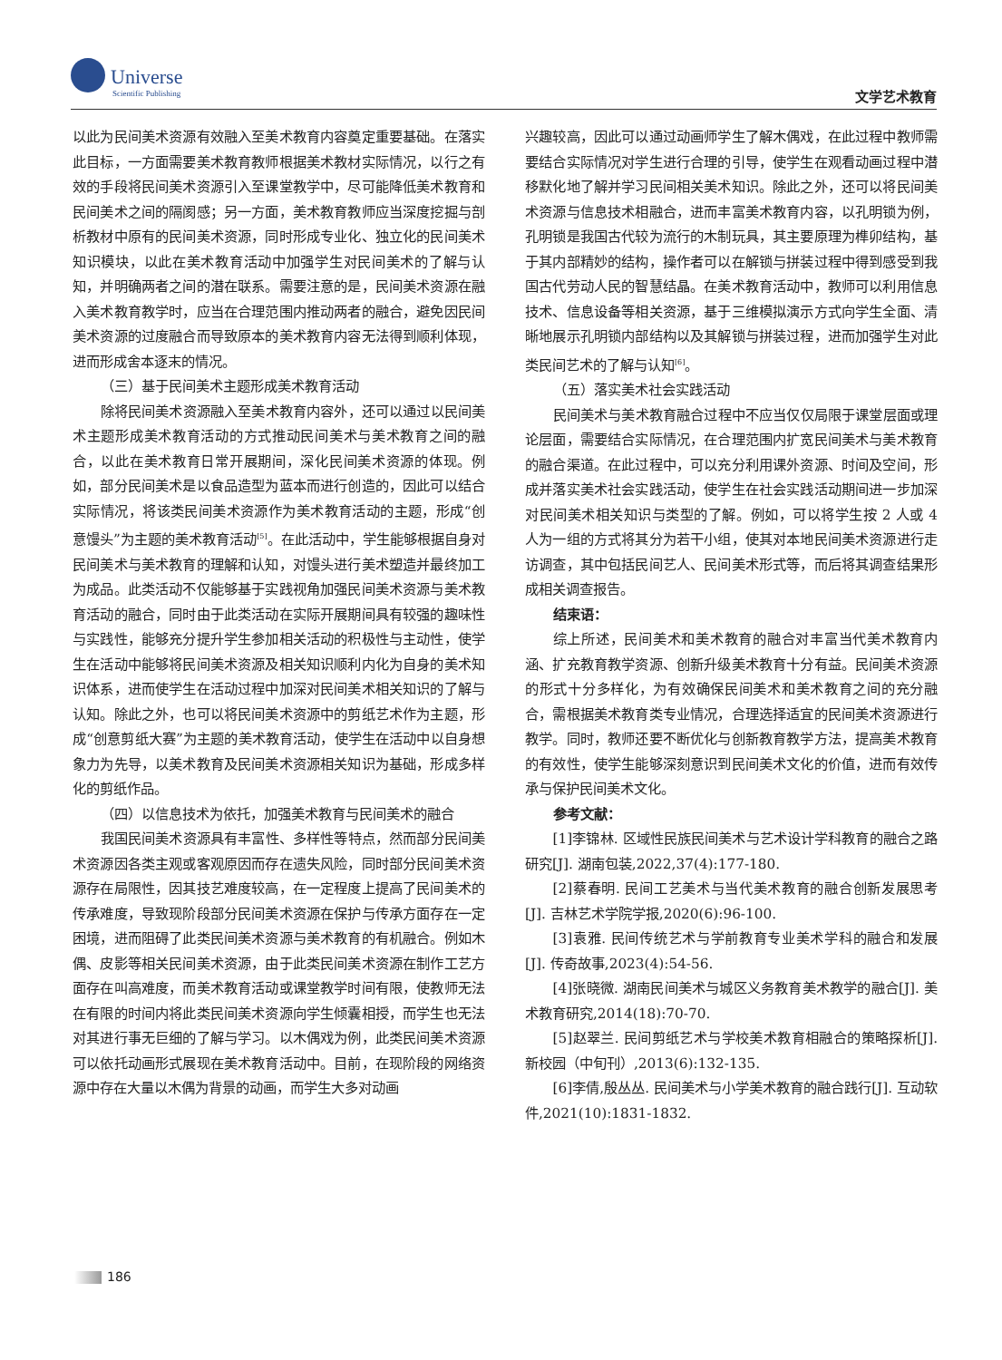Universe
Scientific Publishing
文学艺术教育
以此为民间美术资源有效融入至美术教育内容奠定重要基础。在落实此目标，一方面需要美术教育教师根据美术教材实际情况，以行之有效的手段将民间美术资源引入至课堂教学中，尽可能降低美术教育和民间美术之间的隔阂感；另一方面，美术教育教师应当深度挖掘与剖析教材中原有的民间美术资源，同时形成专业化、独立化的民间美术知识模块，以此在美术教育活动中加强学生对民间美术的了解与认知，并明确两者之间的潜在联系。需要注意的是，民间美术资源在融入美术教育教学时，应当在合理范围内推动两者的融合，避免因民间美术资源的过度融合而导致原本的美术教育内容无法得到顺利体现，进而形成舍本逐末的情况。
（三）基于民间美术主题形成美术教育活动
除将民间美术资源融入至美术教育内容外，还可以通过以民间美术主题形成美术教育活动的方式推动民间美术与美术教育之间的融合，以此在美术教育日常开展期间，深化民间美术资源的体现。例如，部分民间美术是以食品造型为蓝本而进行创造的，因此可以结合实际情况，将该类民间美术资源作为美术教育活动的主题，形成“创意馒头”为主题的美术教育活动<sup>[5]</sup>。在此活动中，学生能够根据自身对民间美术与美术教育的理解和认知，对馒头进行美术塑造并最终加工为成品。此类活动不仅能够基于实践视角加强民间美术资源与美术教育活动的融合，同时由于此类活动在实际开展期间具有较强的趣味性与实践性，能够充分提升学生参加相关活动的积极性与主动性，使学生在活动中能够将民间美术资源及相关知识顺利内化为自身的美术知识体系，进而使学生在活动过程中加深对民间美术相关知识的了解与认知。除此之外，也可以将民间美术资源中的剪纸艺术作为主题，形成“创意剪纸大赛”为主题的美术教育活动，使学生在活动中以自身想象力为先导，以美术教育及民间美术资源相关知识为基础，形成多样化的剪纸作品。
（四）以信息技术为依托，加强美术教育与民间美术的融合
我国民间美术资源具有丰富性、多样性等特点，然而部分民间美术资源因各类主观或客观原因而存在遗失风险，同时部分民间美术资源存在局限性，因其技艺难度较高，在一定程度上提高了民间美术的传承难度，导致现阶段部分民间美术资源在保护与传承方面存在一定困境，进而阻碍了此类民间美术资源与美术教育的有机融合。例如木偶、皮影等相关民间美术资源，由于此类民间美术资源在制作工艺方面存在叫高难度，而美术教育活动或课堂教学时间有限，使教师无法在有限的时间内将此类民间美术资源向学生倾囊相授，而学生也无法对其进行事无巨细的了解与学习。以木偶戏为例，此类民间美术资源可以依托动画形式展现在美术教育活动中。目前，在现阶段的网络资源中存在大量以木偶为背景的动画，而学生大多对动画
兴趣较高，因此可以通过动画师学生了解木偶戏，在此过程中教师需要结合实际情况对学生进行合理的引导，使学生在观看动画过程中潜移默化地了解并学习民间相关美术知识。除此之外，还可以将民间美术资源与信息技术相融合，进而丰富美术教育内容，以孔明锁为例，孔明锁是我国古代较为流行的木制玩具，其主要原理为榫卯结构，基于其内部精妙的结构，操作者可以在解锁与拼装过程中得到感受到我国古代劳动人民的智慧结晶。在美术教育活动中，教师可以利用信息技术、信息设备等相关资源，基于三维模拟演示方式向学生全面、清晰地展示孔明锁内部结构以及其解锁与拼装过程，进而加强学生对此类民间艺术的了解与认知<sup>[6]</sup>。
（五）落实美术社会实践活动
民间美术与美术教育融合过程中不应当仅仅局限于课堂层面或理论层面，需要结合实际情况，在合理范围内扩宽民间美术与美术教育的融合渠道。在此过程中，可以充分利用课外资源、时间及空间，形成并落实美术社会实践活动，使学生在社会实践活动期间进一步加深对民间美术相关知识与类型的了解。例如，可以将学生按 2 人或 4 人为一组的方式将其分为若干小组，使其对本地民间美术资源进行走访调查，其中包括民间艺人、民间美术形式等，而后将其调查结果形成相关调查报告。
结束语：
综上所述，民间美术和美术教育的融合对丰富当代美术教育内涵、扩充教育教学资源、创新升级美术教育十分有益。民间美术资源的形式十分多样化，为有效确保民间美术和美术教育之间的充分融合，需根据美术教育类专业情况，合理选择适宜的民间美术资源进行教学。同时，教师还要不断优化与创新教育教学方法，提高美术教育的有效性，使学生能够深刻意识到民间美术文化的价值，进而有效传承与保护民间美术文化。
参考文献：
[1]李锦林. 区域性民族民间美术与艺术设计学科教育的融合之路研究[J]. 湖南包装,2022,37(4):177-180.
[2]蔡春明. 民间工艺美术与当代美术教育的融合创新发展思考[J]. 吉林艺术学院学报,2020(6):96-100.
[3]袁雅. 民间传统艺术与学前教育专业美术学科的融合和发展[J]. 传奇故事,2023(4):54-56.
[4]张晓微. 湖南民间美术与城区义务教育美术教学的融合[J]. 美术教育研究,2014(18):70-70.
[5]赵翠兰. 民间剪纸艺术与学校美术教育相融合的策略探析[J]. 新校园（中旬刊）,2013(6):132-135.
[6]李倩,殷丛丛. 民间美术与小学美术教育的融合践行[J]. 互动软件,2021(10):1831-1832.
186